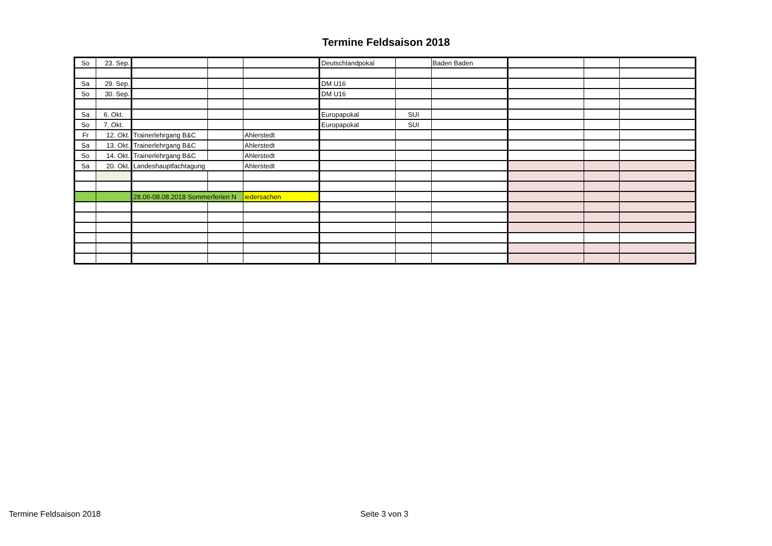Termine Feldsaison 2018
| So | 23. Sep. | | | | Deutschlandpokal | | Baden Baden | | | |
| Sa | 29. Sep. | | | | DM U16 | | | | | |
| So | 30. Sep. | | | | DM U16 | | | | | |
| Sa | 6. Okt. | | | | Europapokal | SUI | | | | |
| So | 7. Okt. | | | | Europapokal | SUI | | | | |
| Fr | 12. Okt. | Trainerlehrgang B&C | | Ahlerstedt | | | | | | |
| Sa | 13. Okt. | Trainerlehrgang B&C | | Ahlerstedt | | | | | | |
| So | 14. Okt. | Trainerlehrgang B&C | | Ahlerstedt | | | | | | |
| Sa | 20. Okt. | Landeshauptfachtagung | | Ahlerstedt | | | | | | |
| | | 28.06-08.08.2018 Sommerferien N | | iedersachen | | | | | | |
Termine Feldsaison 2018 Seite 3 von 3